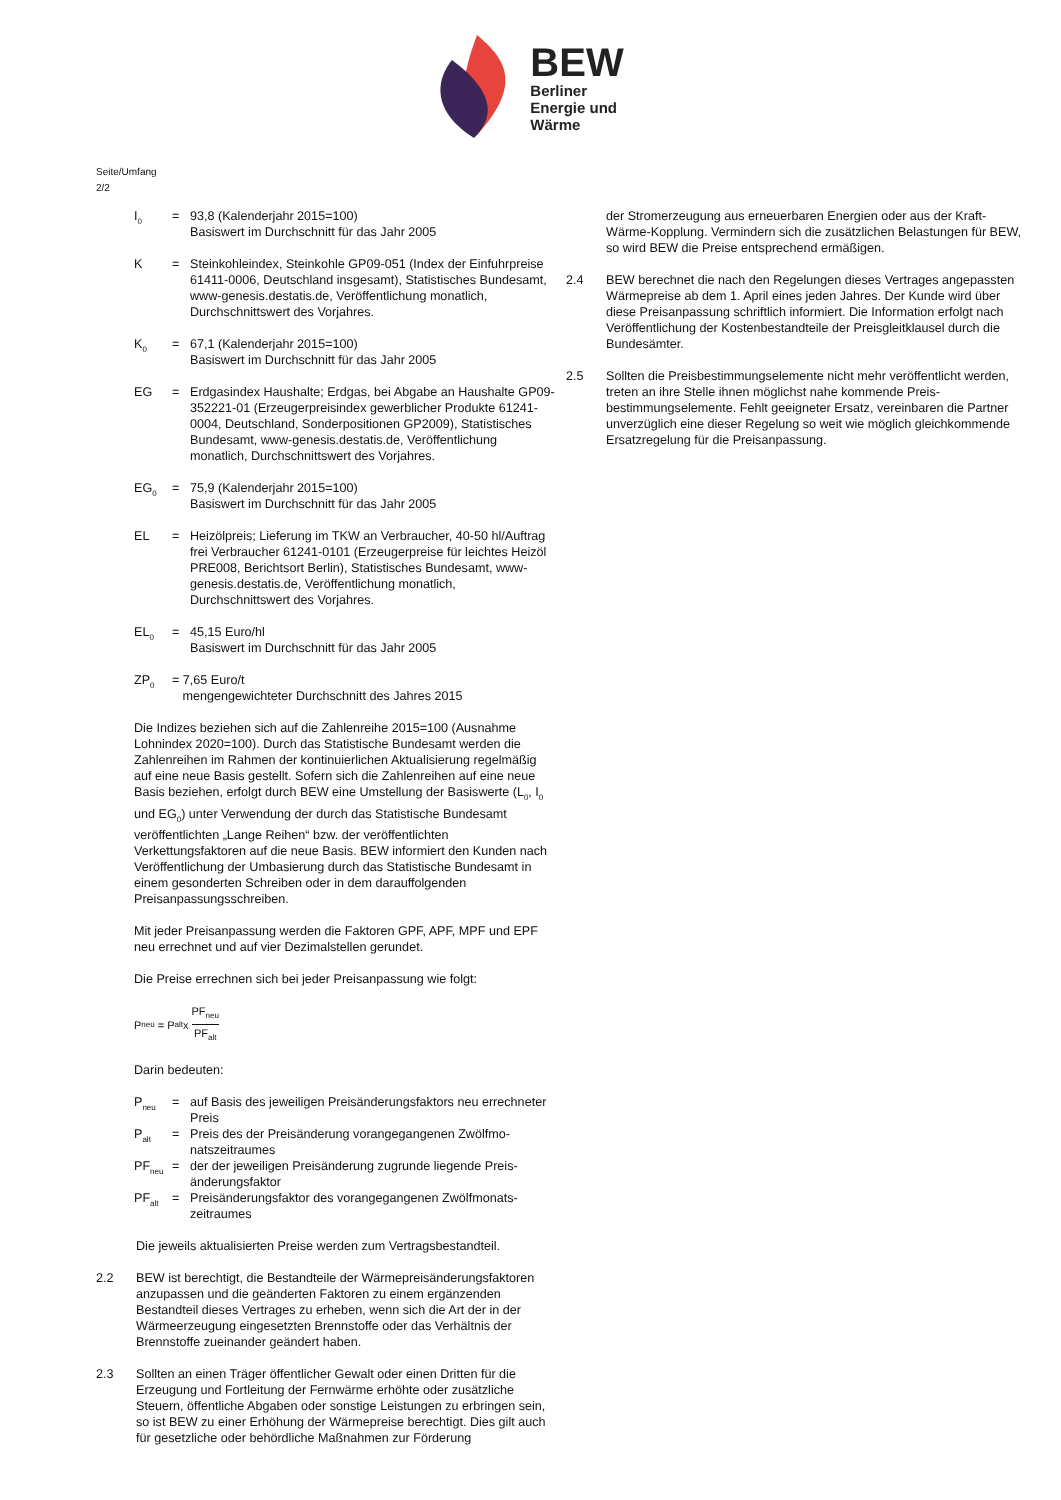BEW
Berliner
Energie und
Wärme
Seite/Umfang
2/2
I<sub>0</sub> = 93,8 (Kalenderjahr 2015=100)
Basiswert im Durchschnitt für das Jahr 2005
K = Steinkohleindex, Steinkohle GP09-051 (Index der Einfuhr­preise 61411-0006, Deutschland insgesamt), Statistisches Bundesamt, www-genesis.destatis.de, Veröffentlichung monatlich, Durchschnittswert des Vorjahres.
K<sub>0</sub> = 67,1 (Kalenderjahr 2015=100)
Basiswert im Durchschnitt für das Jahr 2005
EG = Erdgasindex Haushalte; Erdgas, bei Abgabe an Haushalte GP09-352221-01 (Erzeugerpreisindex gewerblicher Produk­te 61241-0004, Deutschland, Sonderpositionen GP2009), Statistisches Bundesamt, www-genesis.destatis.de, Veröffentlichung monatlich, Durchschnittswert des Vorjahres.
EG<sub>0</sub> = 75,9 (Kalenderjahr 2015=100)
Basiswert im Durchschnitt für das Jahr 2005
EL = Heizölpreis; Lieferung im TKW an Verbraucher, 40-50 hl/Auftrag frei Verbraucher 61241-0101 (Erzeugerprei­se für leichtes Heizöl PRE008, Berichtsort Berlin), Statisti­sches Bundesamt, www-genesis.destatis.de, Veröffentli­chung monatlich, Durchschnittswert des Vorjahres.
EL<sub>0</sub> = 45,15 Euro/hl
Basiswert im Durchschnitt für das Jahr 2005
ZP<sub>0</sub> = 7,65 Euro/t
mengengewichteter Durchschnitt des Jahres 2015
Die Indizes beziehen sich auf die Zahlenreihe 2015=100 (Ausnahme Lohnindex 2020=100). Durch das Statistische Bundesamt werden die Zahlenreihen im Rahmen der kontinuierlichen Aktualisierung regel­mäßig auf eine neue Basis gestellt. Sofern sich die Zahlenreihen auf eine neue Basis beziehen, erfolgt durch BEW eine Umstellung der Basiswerte (L<sub>0</sub>, I<sub>0</sub> und EG<sub>0</sub>) unter Verwendung der durch das Statisti­sche Bundesamt veröffentlichten „Lange Reihen“ bzw. der veröffent­lichten Verkettungsfaktoren auf die neue Basis. BEW informiert den Kunden nach Veröffentlichung der Umbasierung durch das Statisti­sche Bundesamt in einem gesonderten Schreiben oder in dem darauf­folgenden Preisanpassungsschreiben.
Mit jeder Preisanpassung werden die Faktoren GPF, APF, MPF und EPF neu errechnet und auf vier Dezimalstellen gerundet.
Die Preise errechnen sich bei jeder Preisanpassung wie folgt:
P<sub>neu</sub> = P<sub>alt</sub> x PF<sub>neu</sub> PF<sub>alt</sub>
Darin bedeuten:
P<sub>neu</sub> = auf Basis des jeweiligen Preisänderungsfaktors neu errech­neter Preis
P<sub>alt</sub> = Preis des der Preisänderung vorangegangenen Zwölfmo­natszeitraumes
PF<sub>neu</sub> = der der jeweiligen Preisänderung zugrunde liegende Preis­änderungsfaktor
PF<sub>alt</sub> = Preisänderungsfaktor des vorangegangenen Zwölfmonats­zeitraumes
Die jeweils aktualisierten Preise werden zum Vertragsbestandteil.
2.2 BEW ist berechtigt, die Bestandteile der Wärmepreisänderungsfakto­ren anzupassen und die geänderten Faktoren zu einem ergänzenden Bestandteil dieses Vertrages zu erheben, wenn sich die Art der in der Wärmeerzeugung eingesetzten Brennstoffe oder das Verhältnis der Brennstoffe zueinander geändert haben.
2.3 Sollten an einen Träger öffentlicher Gewalt oder einen Dritten für die Erzeugung und Fortleitung der Fernwärme erhöhte oder zusätzliche Steuern, öffentliche Abgaben oder sonstige Leistungen zu erbringen sein, so ist BEW zu einer Erhöhung der Wärmepreise berechtigt. Dies gilt auch für gesetzliche oder behördliche Maßnahmen zur Förderung
der Stromerzeugung aus erneuerbaren Energien oder aus der Kraft-Wärme-Kopplung. Vermindern sich die zusätzlichen Belastungen für BEW, so wird BEW die Preise entsprechend ermäßigen.
2.4 BEW berechnet die nach den Regelungen dieses Vertrages ange­passten Wärmepreise ab dem 1. April eines jeden Jahres. Der Kunde wird über diese Preisanpassung schriftlich informiert. Die Information erfolgt nach Veröffentlichung der Kostenbestandteile der Preisgleit­klausel durch die Bundesämter.
2.5 Sollten die Preisbestimmungselemente nicht mehr veröffentlicht werden, treten an ihre Stelle ihnen möglichst nahe kommende Preis­bestimmungselemente. Fehlt geeigneter Ersatz, vereinbaren die Partner unverzüglich eine dieser Regelung so weit wie möglich gleichkommende Ersatzregelung für die Preisanpassung.